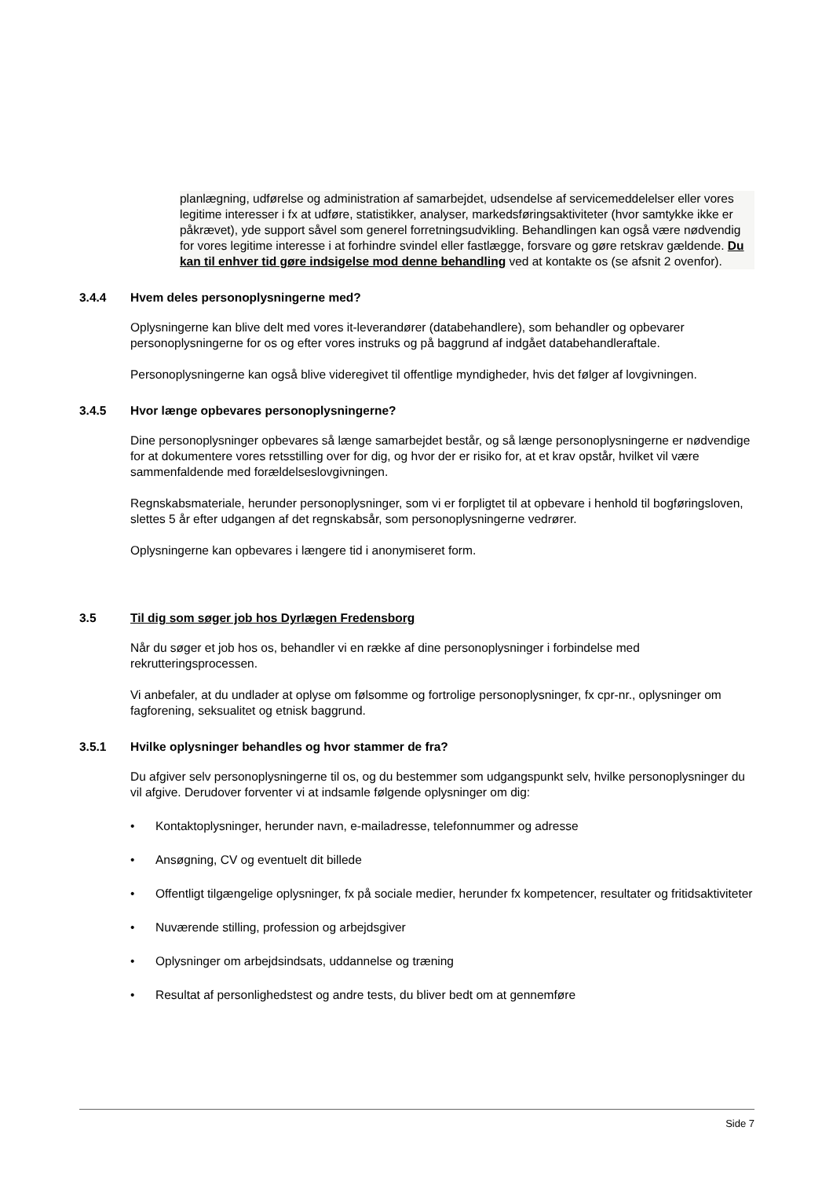planlægning, udførelse og administration af samarbejdet, udsendelse af servicemeddelelser eller vores legitime interesser i fx at udføre, statistikker, analyser, markedsføringsaktiviteter (hvor samtykke ikke er påkrævet), yde support såvel som generel forretningsudvikling. Behandlingen kan også være nødvendig for vores legitime interesse i at forhindre svindel eller fastlægge, forsvare og gøre retskrav gældende. Du kan til enhver tid gøre indsigelse mod denne behandling ved at kontakte os (se afsnit 2 ovenfor).
3.4.4 Hvem deles personoplysningerne med?
Oplysningerne kan blive delt med vores it-leverandører (databehandlere), som behandler og opbevarer personoplysningerne for os og efter vores instruks og på baggrund af indgået databehandleraftale.
Personoplysningerne kan også blive videregivet til offentlige myndigheder, hvis det følger af lovgivningen.
3.4.5 Hvor længe opbevares personoplysningerne?
Dine personoplysninger opbevares så længe samarbejdet består, og så længe personoplysningerne er nødvendige for at dokumentere vores retsstilling over for dig, og hvor der er risiko for, at et krav opstår, hvilket vil være sammenfaldende med forældelseslovgivningen.
Regnskabsmateriale, herunder personoplysninger, som vi er forpligtet til at opbevare i henhold til bogføringsloven, slettes 5 år efter udgangen af det regnskabsår, som personoplysningerne vedrører.
Oplysningerne kan opbevares i længere tid i anonymiseret form.
3.5 Til dig som søger job hos Dyrlægen Fredensborg
Når du søger et job hos os, behandler vi en række af dine personoplysninger i forbindelse med rekrutteringsprocessen.
Vi anbefaler, at du undlader at oplyse om følsomme og fortrolige personoplysninger, fx cpr-nr., oplysninger om fagforening, seksualitet og etnisk baggrund.
3.5.1 Hvilke oplysninger behandles og hvor stammer de fra?
Du afgiver selv personoplysningerne til os, og du bestemmer som udgangspunkt selv, hvilke personoplysninger du vil afgive. Derudover forventer vi at indsamle følgende oplysninger om dig:
• Kontaktoplysninger, herunder navn, e-mailadresse, telefonnummer og adresse
• Ansøgning, CV og eventuelt dit billede
• Offentligt tilgængelige oplysninger, fx på sociale medier, herunder fx kompetencer, resultater og fritidsaktiviteter
• Nuværende stilling, profession og arbejdsgiver
• Oplysninger om arbejdsindsats, uddannelse og træning
• Resultat af personlighedstest og andre tests, du bliver bedt om at gennemføre
Side 7